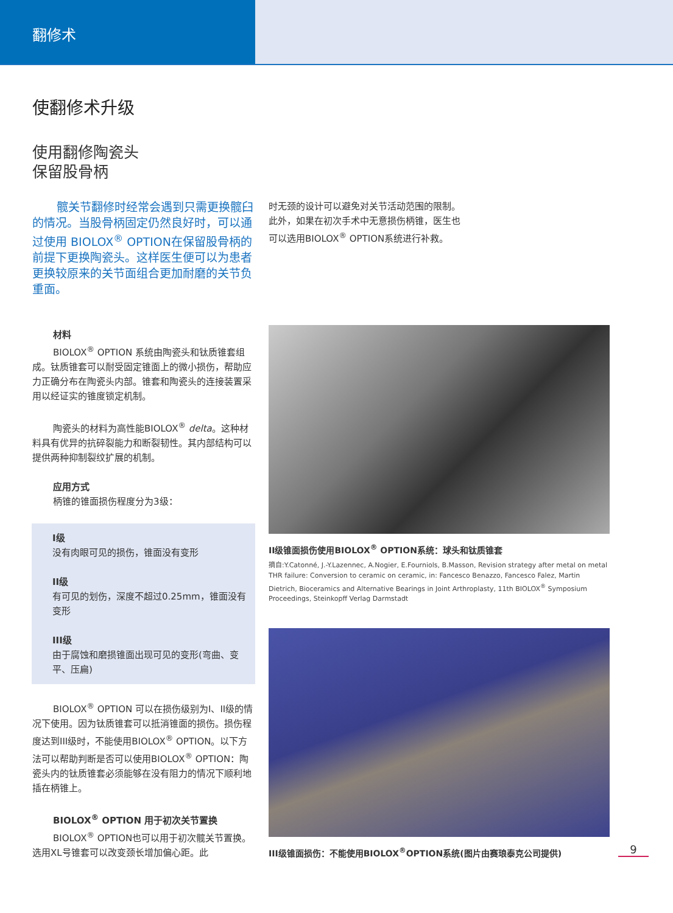翻修术
使翻修术升级
使用翻修陶瓷头
保留股骨柄
髋关节翻修时经常会遇到只需更换髋臼的情况。当股骨柄固定仍然良好时，可以通过使用 BIOLOX<sup>®</sup> OPTION在保留股骨柄的前提下更换陶瓷头。这样医生便可以为患者更换较原来的关节面组合更加耐磨的关节负重面。
材料
BIOLOX<sup>®</sup> OPTION 系统由陶瓷头和钛质锥套组成。钛质锥套可以耐受固定锥面上的微小损伤，帮助应力正确分布在陶瓷头内部。锥套和陶瓷头的连接装置采用以经证实的锥度锁定机制。
陶瓷头的材料为高性能BIOLOX<sup>®</sup> delta。这种材料具有优异的抗碎裂能力和断裂韧性。其内部结构可以提供两种抑制裂纹扩展的机制。
应用方式
柄锥的锥面损伤程度分为3级：
I级
没有肉眼可见的损伤，锥面没有变形
II级
有可见的划伤，深度不超过0.25mm，锥面没有变形
III级
由于腐蚀和磨损锥面出现可见的变形(弯曲、变平、压扁)
BIOLOX<sup>®</sup> OPTION 可以在损伤级别为I、II级的情况下使用。因为钛质锥套可以抵消锥面的损伤。损伤程度达到III级时，不能使用BIOLOX<sup>®</sup> OPTION。以下方法可以帮助判断是否可以使用BIOLOX<sup>®</sup> OPTION：陶瓷头内的钛质锥套必须能够在没有阻力的情况下顺利地插在柄锥上。
BIOLOX<sup>®</sup> OPTION 用于初次关节置换
BIOLOX<sup>®</sup> OPTION也可以用于初次髋关节置换。选用XL号锥套可以改变颈长增加偏心距。此
时无颈的设计可以避免对关节活动范围的限制。
此外，如果在初次手术中无意损伤柄锥，医生也
可以选用BIOLOX<sup>®</sup> OPTION系统进行补救。
II级锥面损伤使用BIOLOX<sup>®</sup> OPTION系统：球头和钛质锥套
摘自:Y.Catonné, J.-Y.Lazennec, A.Nogier, E.Fourniols, B.Masson, Revision strategy after metal on metal THR failure: Conversion to ceramic on ceramic, in: Fancesco Benazzo, Fancesco Falez, Martin Dietrich, Bioceramics and Alternative Bearings in Joint Arthroplasty, 11th BIOLOX<sup>®</sup> Symposium Proceedings, Steinkopff Verlag Darmstadt
III级锥面损伤：不能使用BIOLOX<sup>®</sup>OPTION系统(图片由赛琅泰克公司提供)
9